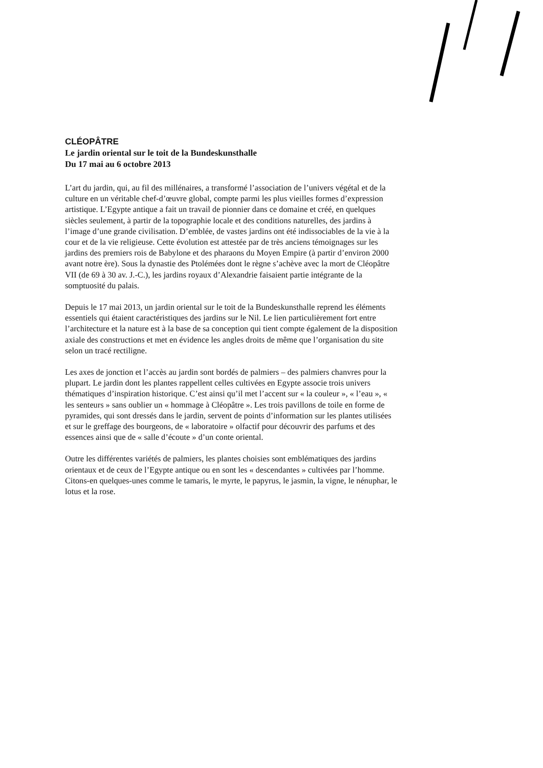CLÉOPÂTRE
Le jardin oriental sur le toit de la Bundeskunsthalle
Du 17 mai au 6 octobre 2013
L’art du jardin, qui, au fil des millénaires, a transformé l’association de l’univers végétal et de la culture en un véritable chef-d’œuvre global, compte parmi les plus vieilles formes d’expression artistique. L’Egypte antique a fait un travail de pionnier dans ce domaine et créé, en quelques siècles seulement, à partir de la topographie locale et des conditions naturelles, des jardins à l’image d’une grande civilisation. D’emblée, de vastes jardins ont été indissociables de la vie à la cour et de la vie religieuse. Cette évolution est attestée par de très anciens témoignages sur les jardins des premiers rois de Babylone et des pharaons du Moyen Empire (à partir d’environ 2000 avant notre ère). Sous la dynastie des Ptolémées dont le règne s’achève avec la mort de Cléopâtre VII (de 69 à 30 av. J.-C.), les jardins royaux d’Alexandrie faisaient partie intégrante de la somptuosité du palais.
Depuis le 17 mai 2013, un jardin oriental sur le toit de la Bundeskunsthalle reprend les éléments essentiels qui étaient caractéristiques des jardins sur le Nil. Le lien particulièrement fort entre l’architecture et la nature est à la base de sa conception qui tient compte également de la disposition axiale des constructions et met en évidence les angles droits de même que l’organisation du site selon un tracé rectiligne.
Les axes de jonction et l’accès au jardin sont bordés de palmiers – des palmiers chanvres pour la plupart. Le jardin dont les plantes rappellent celles cultivées en Egypte associe trois univers thématiques d’inspiration historique. C’est ainsi qu’il met l’accent sur « la couleur », « l’eau », « les senteurs » sans oublier un « hommage à Cléopâtre ». Les trois pavillons de toile en forme de pyramides, qui sont dressés dans le jardin, servent de points d’information sur les plantes utilisées et sur le greffage des bourgeons, de « laboratoire » olfactif pour découvrir des parfums et des essences ainsi que de « salle d’écoute » d’un conte oriental.
Outre les différentes variétés de palmiers, les plantes choisies sont emblématiques des jardins orientaux et de ceux de l’Egypte antique ou en sont les « descendantes » cultivées par l’homme. Citons-en quelques-unes comme le tamaris, le myrte, le papyrus, le jasmin, la vigne, le nénuphar, le lotus et la rose.